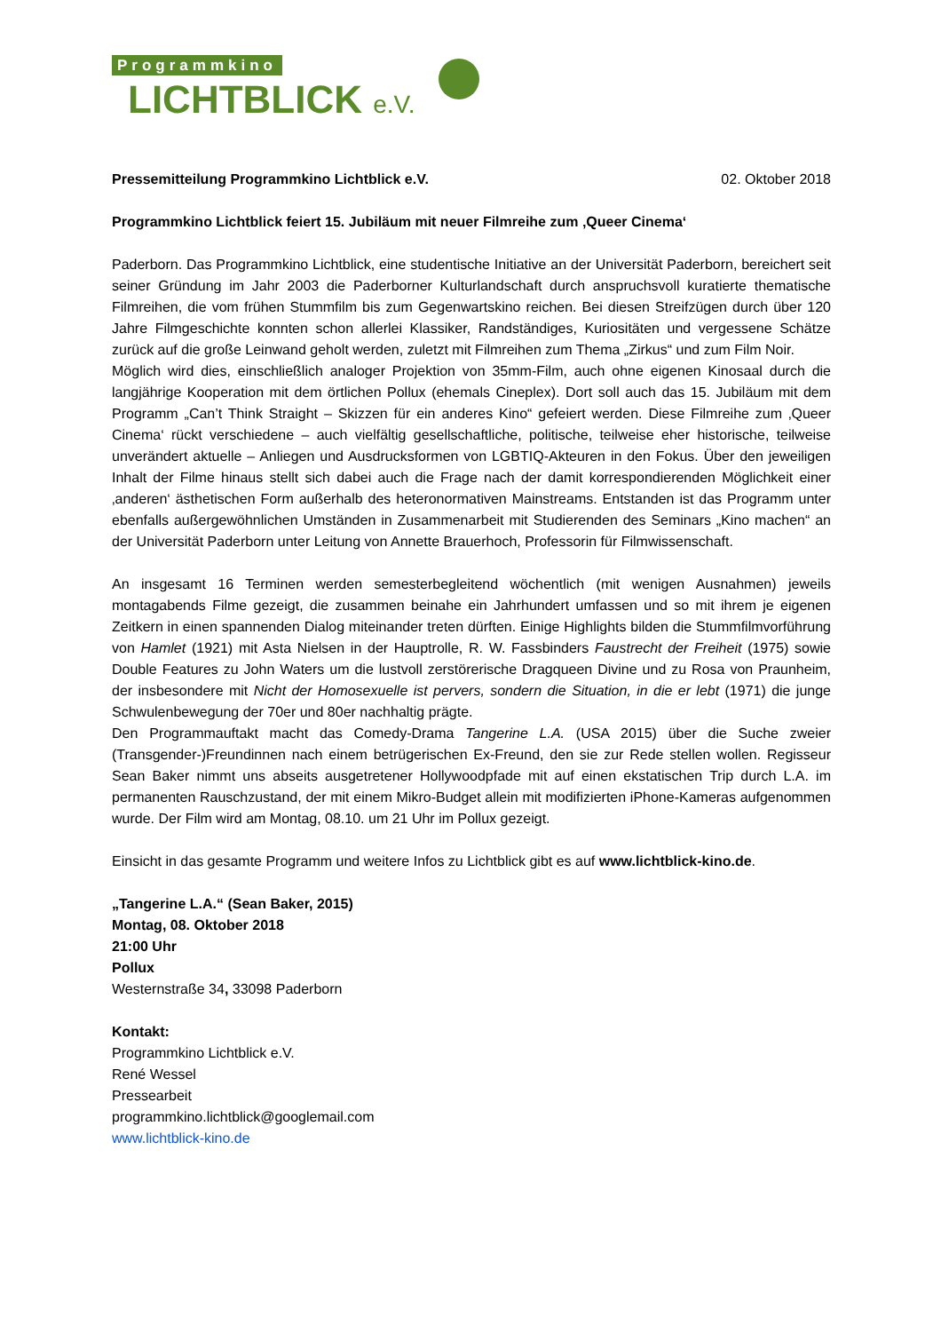Programmkino
LICHTBLICK e.V.
Pressemitteilung Programmkino Lichtblick e.V. 02. Oktober 2018
Programmkino Lichtblick feiert 15. Jubiläum mit neuer Filmreihe zum ‚Queer Cinema‘
Paderborn. Das Programmkino Lichtblick, eine studentische Initiative an der Universität Paderborn, bereichert seit seiner Gründung im Jahr 2003 die Paderborner Kulturlandschaft durch anspruchsvoll kuratierte thematische Filmreihen, die vom frühen Stummfilm bis zum Gegenwartskino reichen. Bei diesen Streifzügen durch über 120 Jahre Filmgeschichte konnten schon allerlei Klassiker, Randständiges, Kuriositäten und vergessene Schätze zurück auf die große Leinwand geholt werden, zuletzt mit Filmreihen zum Thema „Zirkus“ und zum Film Noir.
Möglich wird dies, einschließlich analoger Projektion von 35mm-Film, auch ohne eigenen Kinosaal durch die langjährige Kooperation mit dem örtlichen Pollux (ehemals Cineplex). Dort soll auch das 15. Jubiläum mit dem Programm „Can’t Think Straight – Skizzen für ein anderes Kino“ gefeiert werden. Diese Filmreihe zum ‚Queer Cinema‘ rückt verschiedene – auch vielfältig gesellschaftliche, politische, teilweise eher historische, teilweise unverändert aktuelle – Anliegen und Ausdrucksformen von LGBTIQ-Akteuren in den Fokus. Über den jeweiligen Inhalt der Filme hinaus stellt sich dabei auch die Frage nach der damit korrespondierenden Möglichkeit einer ‚anderen‘ ästhetischen Form außerhalb des heteronormativen Mainstreams. Entstanden ist das Programm unter ebenfalls außergewöhnlichen Umständen in Zusammenarbeit mit Studierenden des Seminars „Kino machen“ an der Universität Paderborn unter Leitung von Annette Brauerhoch, Professorin für Filmwissenschaft.
An insgesamt 16 Terminen werden semesterbegleitend wöchentlich (mit wenigen Ausnahmen) jeweils montagabends Filme gezeigt, die zusammen beinahe ein Jahrhundert umfassen und so mit ihrem je eigenen Zeitkern in einen spannenden Dialog miteinander treten dürften. Einige Highlights bilden die Stummfilmvorführung von Hamlet (1921) mit Asta Nielsen in der Hauptrolle, R. W. Fassbinders Faustrecht der Freiheit (1975) sowie Double Features zu John Waters um die lustvoll zerstörerische Dragqueen Divine und zu Rosa von Praunheim, der insbesondere mit Nicht der Homosexuelle ist pervers, sondern die Situation, in die er lebt (1971) die junge Schwulenbewegung der 70er und 80er nachhaltig prägte.
Den Programmauftakt macht das Comedy-Drama Tangerine L.A. (USA 2015) über die Suche zweier (Transgender-)Freundinnen nach einem betrügerischen Ex-Freund, den sie zur Rede stellen wollen. Regisseur Sean Baker nimmt uns abseits ausgetretener Hollywoodpfade mit auf einen ekstatischen Trip durch L.A. im permanenten Rauschzustand, der mit einem Mikro-Budget allein mit modifizierten iPhone-Kameras aufgenommen wurde. Der Film wird am Montag, 08.10. um 21 Uhr im Pollux gezeigt.
Einsicht in das gesamte Programm und weitere Infos zu Lichtblick gibt es auf www.lichtblick-kino.de.
„Tangerine L.A.“ (Sean Baker, 2015)
Montag, 08. Oktober 2018
21:00 Uhr
Pollux
Westernstraße 34, 33098 Paderborn
Kontakt:
Programmkino Lichtblick e.V.
René Wessel
Pressearbeit
programmkino.lichtblick@googlemail.com
www.lichtblick-kino.de